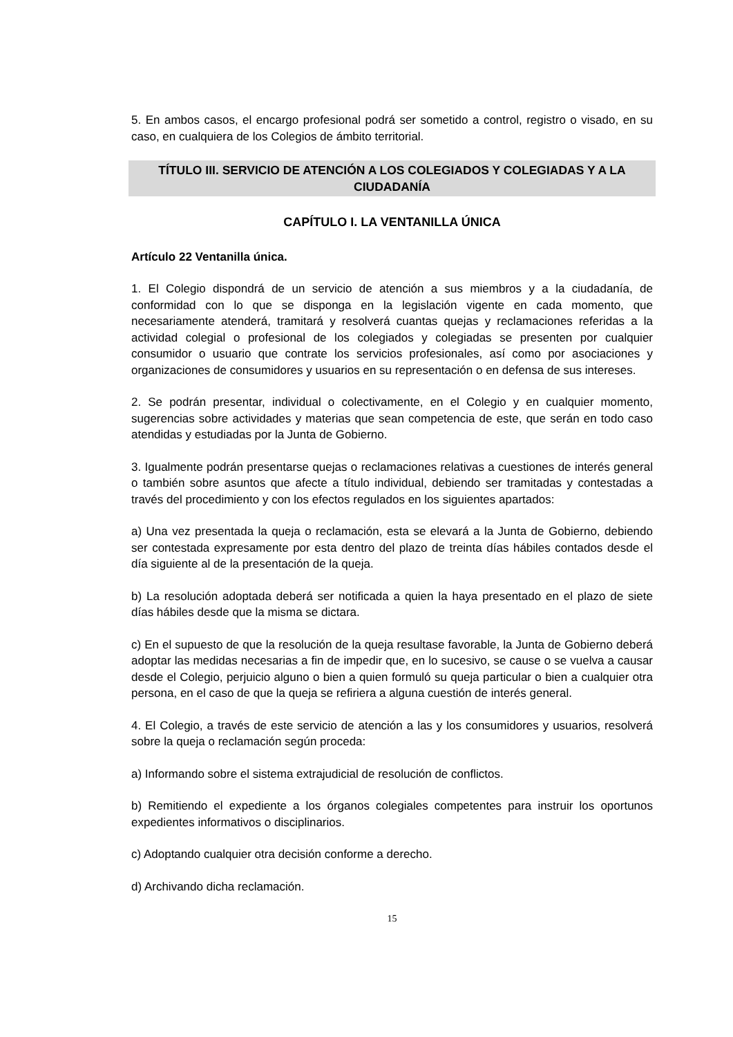5. En ambos casos, el encargo profesional podrá ser sometido a control, registro o visado, en su caso, en cualquiera de los Colegios de ámbito territorial.
TÍTULO III. SERVICIO DE ATENCIÓN A LOS COLEGIADOS Y COLEGIADAS Y A LA CIUDADANÍA
CAPÍTULO I. LA VENTANILLA ÚNICA
Artículo 22 Ventanilla única.
1. El Colegio dispondrá de un servicio de atención a sus miembros y a la ciudadanía, de conformidad con lo que se disponga en la legislación vigente en cada momento, que necesariamente atenderá, tramitará y resolverá cuantas quejas y reclamaciones referidas a la actividad colegial o profesional de los colegiados y colegiadas se presenten por cualquier consumidor o usuario que contrate los servicios profesionales, así como por asociaciones y organizaciones de consumidores y usuarios en su representación o en defensa de sus intereses.
2. Se podrán presentar, individual o colectivamente, en el Colegio y en cualquier momento, sugerencias sobre actividades y materias que sean competencia de este, que serán en todo caso atendidas y estudiadas por la Junta de Gobierno.
3. Igualmente podrán presentarse quejas o reclamaciones relativas a cuestiones de interés general o también sobre asuntos que afecte a título individual, debiendo ser tramitadas y contestadas a través del procedimiento y con los efectos regulados en los siguientes apartados:
a) Una vez presentada la queja o reclamación, esta se elevará a la Junta de Gobierno, debiendo ser contestada expresamente por esta dentro del plazo de treinta días hábiles contados desde el día siguiente al de la presentación de la queja.
b) La resolución adoptada deberá ser notificada a quien la haya presentado en el plazo de siete días hábiles desde que la misma se dictara.
c) En el supuesto de que la resolución de la queja resultase favorable, la Junta de Gobierno deberá adoptar las medidas necesarias a fin de impedir que, en lo sucesivo, se cause o se vuelva a causar desde el Colegio, perjuicio alguno o bien a quien formuló su queja particular o bien a cualquier otra persona, en el caso de que la queja se refiriera a alguna cuestión de interés general.
4. El Colegio, a través de este servicio de atención a las y los consumidores y usuarios, resolverá sobre la queja o reclamación según proceda:
a) Informando sobre el sistema extrajudicial de resolución de conflictos.
b) Remitiendo el expediente a los órganos colegiales competentes para instruir los oportunos expedientes informativos o disciplinarios.
c) Adoptando cualquier otra decisión conforme a derecho.
d) Archivando dicha reclamación.
15